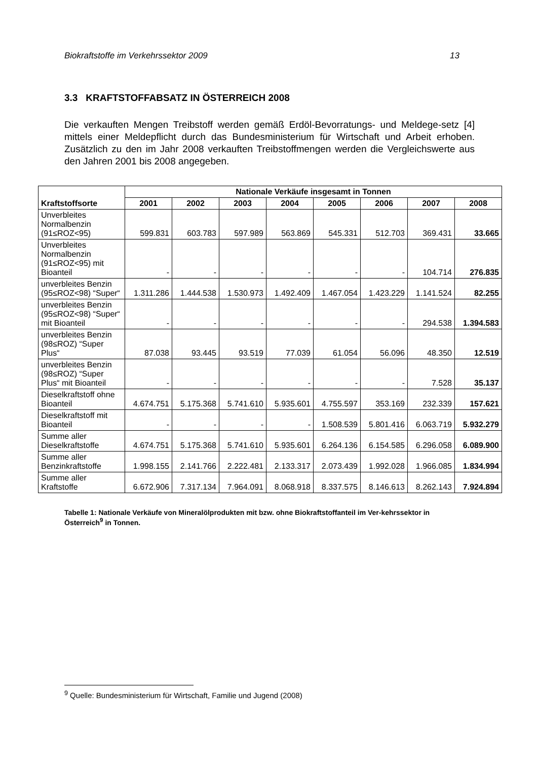Biokraftstoffe im Verkehrssektor 2009 13
3.3 KRAFTSTOFFABSATZ IN ÖSTERREICH 2008
Die verkauften Mengen Treibstoff werden gemäß Erdöl-Bevorratungs- und Meldege-setz [4] mittels einer Meldepflicht durch das Bundesministerium für Wirtschaft und Arbeit erhoben. Zusätzlich zu den im Jahr 2008 verkauften Treibstoffmengen werden die Vergleichswerte aus den Jahren 2001 bis 2008 angegeben.
| Kraftstoffsorte | Nationale Verkäufe insgesamt in Tonnen | | | | | | | |
| --- | --- | --- | --- | --- | --- | --- | --- | --- |
| | 2001 | 2002 | 2003 | 2004 | 2005 | 2006 | 2007 | 2008 |
| Unverbleites Normalbenzin (91≤ROZ<95) | 599.831 | 603.783 | 597.989 | 563.869 | 545.331 | 512.703 | 369.431 | 33.665 |
| Unverbleites Normalbenzin (91≤ROZ<95) mit Bioanteil | - | - | - | - | - | - | 104.714 | 276.835 |
| unverbleites Benzin (95≤ROZ<98) “Super“ | 1.311.286 | 1.444.538 | 1.530.973 | 1.492.409 | 1.467.054 | 1.423.229 | 1.141.524 | 82.255 |
| unverbleites Benzin (95≤ROZ<98) “Super“ mit Bioanteil | - | - | - | - | - | - | 294.538 | 1.394.583 |
| unverbleites Benzin (98≤ROZ) “Super Plus“ | 87.038 | 93.445 | 93.519 | 77.039 | 61.054 | 56.096 | 48.350 | 12.519 |
| unverbleites Benzin (98≤ROZ) “Super Plus“ mit Bioanteil | - | - | - | - | - | - | 7.528 | 35.137 |
| Dieselkraftstoff ohne Bioanteil | 4.674.751 | 5.175.368 | 5.741.610 | 5.935.601 | 4.755.597 | 353.169 | 232.339 | 157.621 |
| Dieselkraftstoff mit Bioanteil | - | - | - | - | 1.508.539 | 5.801.416 | 6.063.719 | 5.932.279 |
| Summe aller Dieselkraftstoffe | 4.674.751 | 5.175.368 | 5.741.610 | 5.935.601 | 6.264.136 | 6.154.585 | 6.296.058 | 6.089.900 |
| Summe aller Benzinkraftstoffe | 1.998.155 | 2.141.766 | 2.222.481 | 2.133.317 | 2.073.439 | 1.992.028 | 1.966.085 | 1.834.994 |
| Summe aller Kraftstoffe | 6.672.906 | 7.317.134 | 7.964.091 | 8.068.918 | 8.337.575 | 8.146.613 | 8.262.143 | 7.924.894 |
Tabelle 1: Nationale Verkäufe von Mineralölprodukten mit bzw. ohne Biokraftstoffanteil im Ver-kehrssektor in Österreich<sup>9</sup> in Tonnen.
<sup>9</sup> Quelle: Bundesministerium für Wirtschaft, Familie und Jugend (2008)